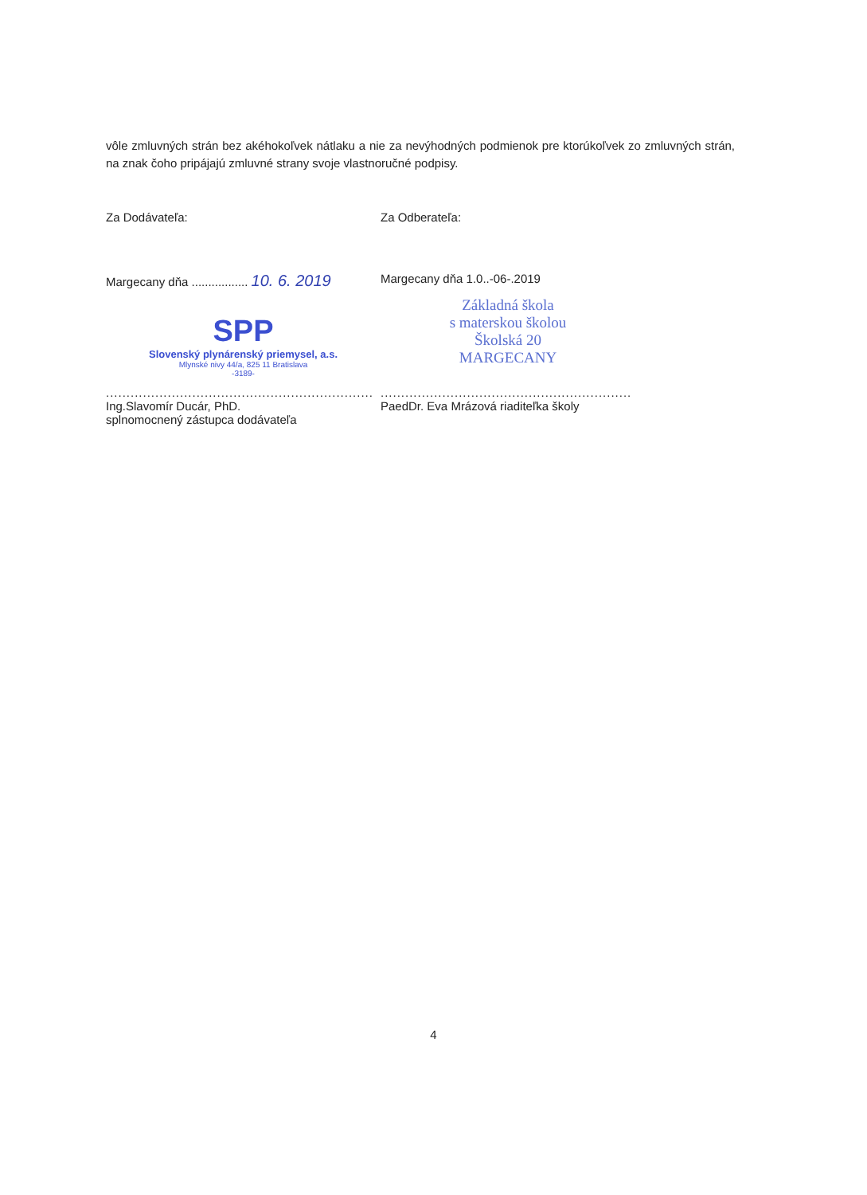vôle zmluvných strán bez akéhokoľvek nátlaku a nie za nevýhodných podmienok pre ktorúkoľvek zo zmluvných strán, na znak čoho pripájajú zmluvné strany svoje vlastnoručné podpisy.
Za Dodávateľa:
Margecany dňa ................. 10. 6. 2019
SPP
Slovenský plynárenský priemysel, a.s.
Mlynské nivy 44/a, 825 11 Bratislava
-3189-
.................................................................
Ing.Slavomír Ducár, PhD.
splnomocnený zástupca dodávateľa
Za Odberateľa:
Margecany dňa 1.0..-06-.2019
Základná škola
s materskou školou
Školská 20
MARGECANY
.............................................................
PaedDr. Eva Mrázová riaditeľka školy
4